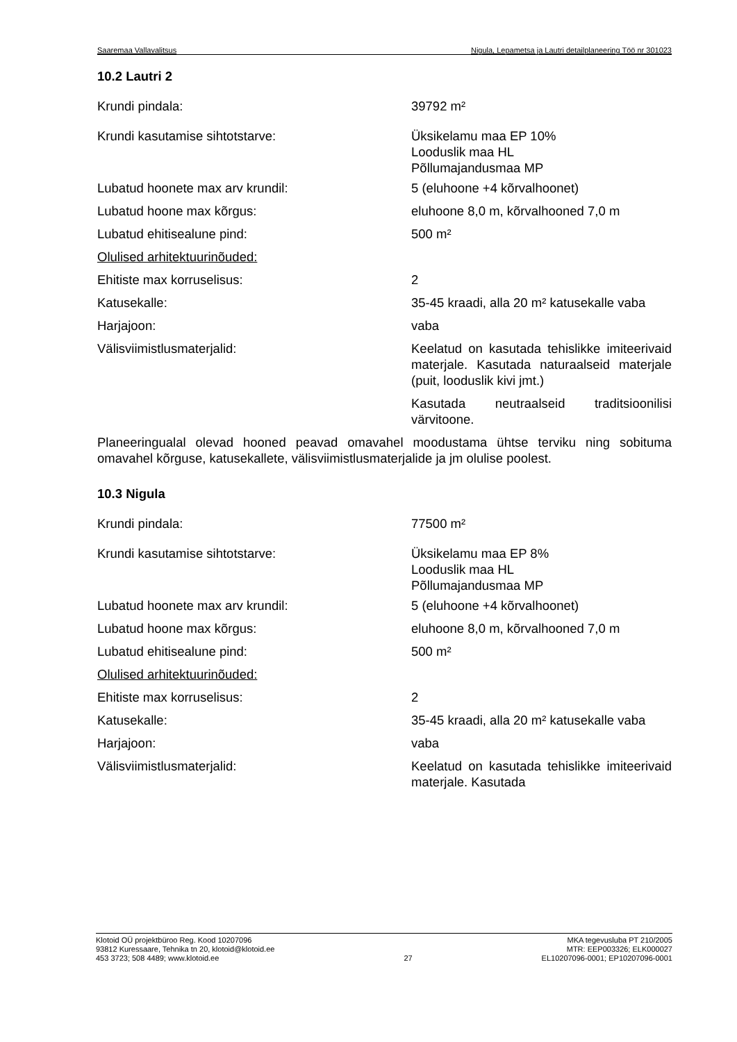Saaremaa Vallavalitsus Nigula, Lepametsa ja Lautri detailplaneering Töö nr 301023
10.2 Lautri 2
Krundi pindala: 39792 m²
Krundi kasutamise sihtotstarve: Üksikelamu maa EP 10%
Looduslik maa HL
Põllumajandusmaa MP
Lubatud hoonete max arv krundil: 5 (eluhoone +4 kõrvalhoonet)
Lubatud hoone max kõrgus: eluhoone 8,0 m, kõrvalhooned 7,0 m
Lubatud ehitisealune pind: 500 m²
Olulised arhitektuurinõuded:
Ehitiste max korruselisus: 2
Katusekalle: 35-45 kraadi, alla 20 m² katusekalle vaba
Harjajoon: vaba
Välisviimistlusmaterjalid: Keelatud on kasutada tehislikke imiteerivaid materjale. Kasutada naturaalseid materjale (puit, looduslik kivi jmt.)
Kasutada neutraalseid traditsioonilisi värvitoone.
Planeeringualal olevad hooned peavad omavahel moodustama ühtse terviku ning sobituma omavahel kõrguse, katusekallete, välisviimistlusmaterjalide ja jm olulise poolest.
10.3 Nigula
Krundi pindala: 77500 m²
Krundi kasutamise sihtotstarve: Üksikelamu maa EP 8%
Looduslik maa HL
Põllumajandusmaa MP
Lubatud hoonete max arv krundil: 5 (eluhoone +4 kõrvalhoonet)
Lubatud hoone max kõrgus: eluhoone 8,0 m, kõrvalhooned 7,0 m
Lubatud ehitisealune pind: 500 m²
Olulised arhitektuurinõuded:
Ehitiste max korruselisus: 2
Katusekalle: 35-45 kraadi, alla 20 m² katusekalle vaba
Harjajoon: vaba
Välisviimistlusmaterjalid: Keelatud on kasutada tehislikke imiteerivaid materjale. Kasutada
Klotoid OÜ projektbüroo Reg. Kood 10207096
93812 Kuressaare, Tehnika tn 20, klotoid@klotoid.ee
453 3723; 508 4489; www.klotoid.ee
27 MKA tegevusluba PT 210/2005
MTR: EEP003326; ELK000027
EL10207096-0001; EP10207096-0001